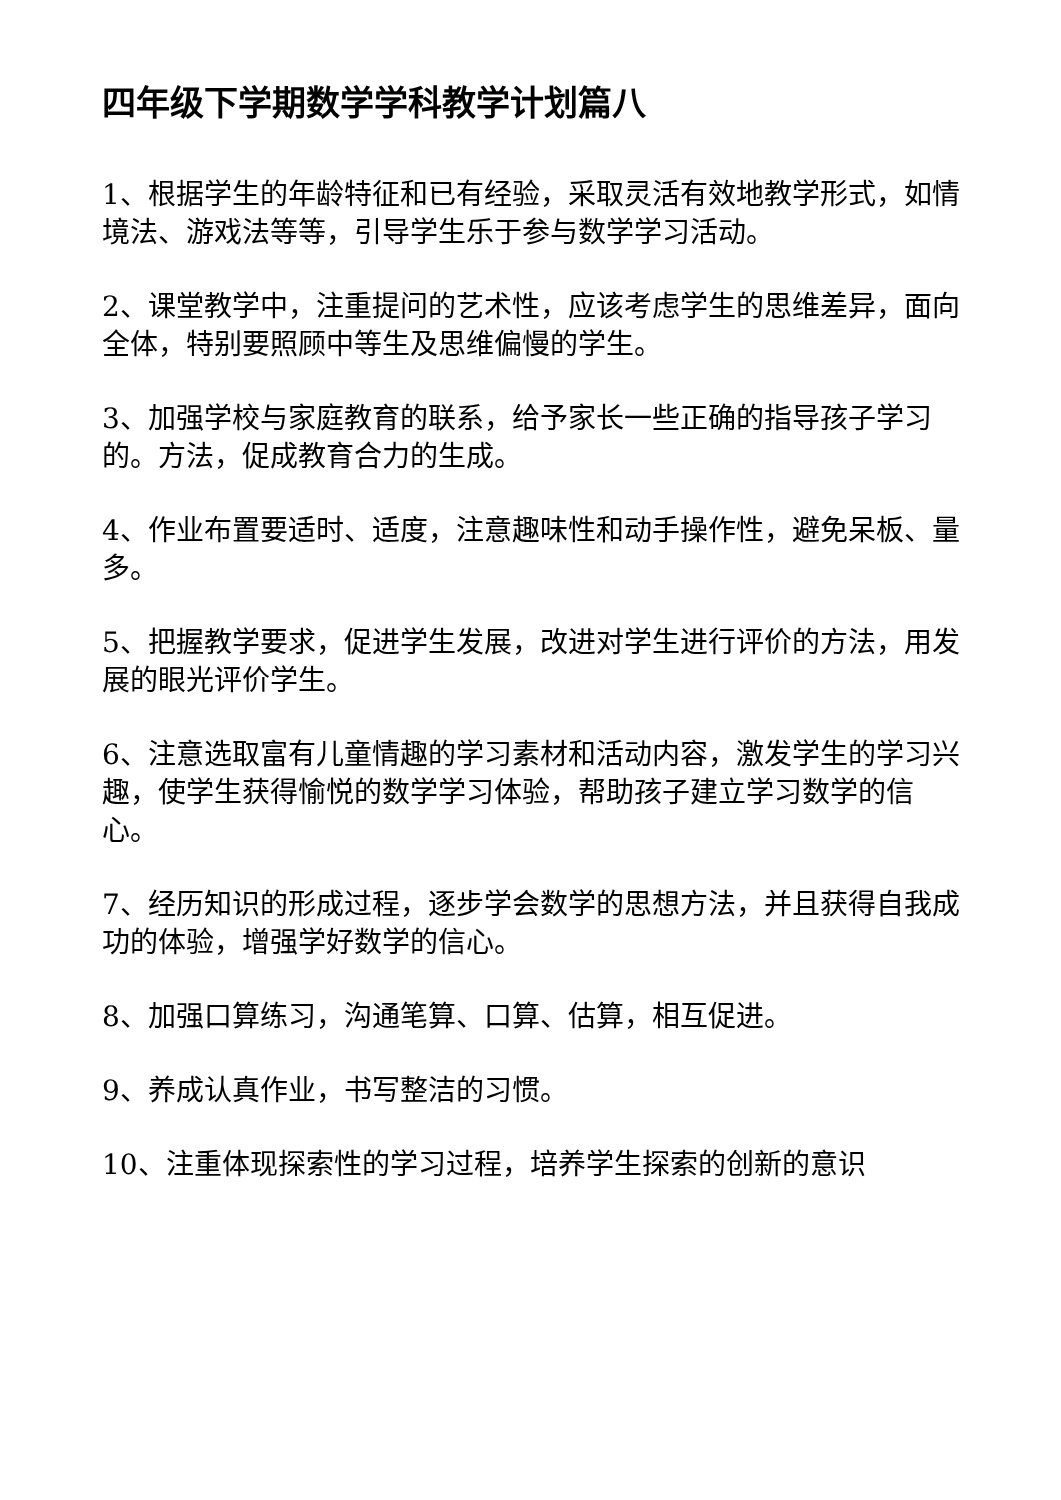四年级下学期数学学科教学计划篇八
1、根据学生的年龄特征和已有经验，采取灵活有效地教学形式，如情境法、游戏法等等，引导学生乐于参与数学学习活动。
2、课堂教学中，注重提问的艺术性，应该考虑学生的思维差异，面向全体，特别要照顾中等生及思维偏慢的学生。
3、加强学校与家庭教育的联系，给予家长一些正确的指导孩子学习的。方法，促成教育合力的生成。
4、作业布置要适时、适度，注意趣味性和动手操作性，避免呆板、量多。
5、把握教学要求，促进学生发展，改进对学生进行评价的方法，用发展的眼光评价学生。
6、注意选取富有儿童情趣的学习素材和活动内容，激发学生的学习兴趣，使学生获得愉悦的数学学习体验，帮助孩子建立学习数学的信心。
7、经历知识的形成过程，逐步学会数学的思想方法，并且获得自我成功的体验，增强学好数学的信心。
8、加强口算练习，沟通笔算、口算、估算，相互促进。
9、养成认真作业，书写整洁的习惯。
10、注重体现探索性的学习过程，培养学生探索的创新的意识